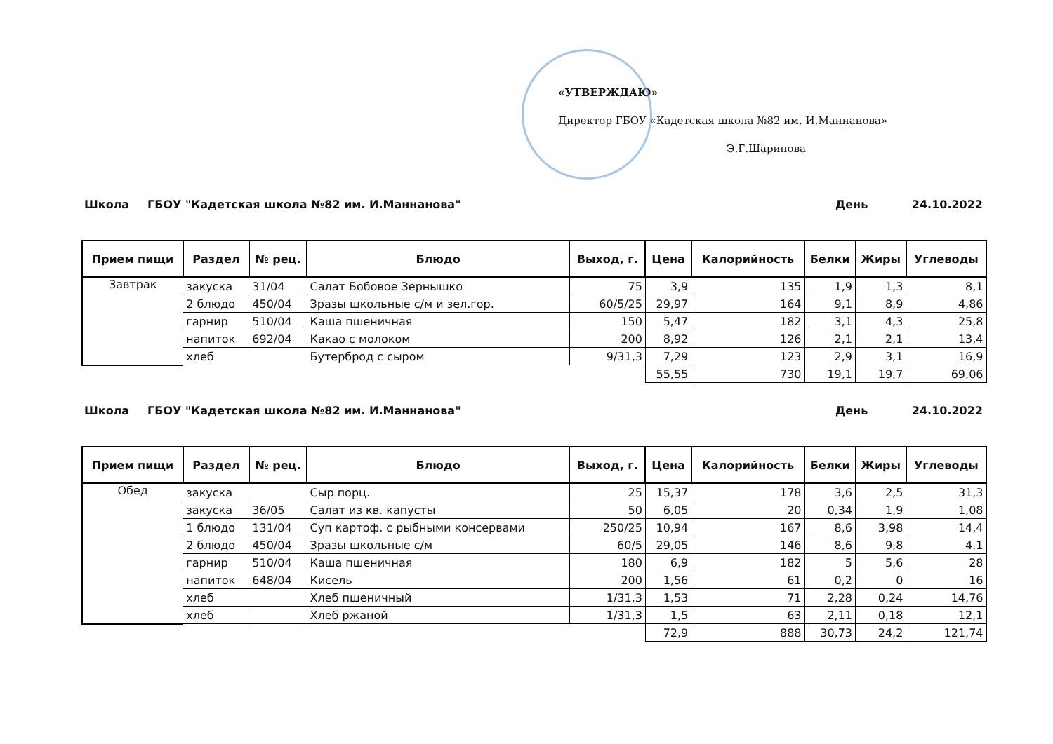«УТВЕРЖДАЮ»
Директор ГБОУ «Кадетская школа №82 им. И.Маннанова»
Э.Г.Шарипова
Школа ГБОУ "Кадетская школа №82 им. И.Маннанова" День 24.10.2022
| Прием пищи | Раздел | № рец. | Блюдо | Выход, г. | Цена | Калорийность | Белки | Жиры | Углеводы |
| --- | --- | --- | --- | --- | --- | --- | --- | --- | --- |
| Завтрак | закуска | 31/04 | Салат Бобовое Зернышко | 75 | 3,9 | 135 | 1,9 | 1,3 | 8,1 |
| | 2 блюдо | 450/04 | Зразы школьные с/м и зел.гор. | 60/5/25 | 29,97 | 164 | 9,1 | 8,9 | 4,86 |
| | гарнир | 510/04 | Каша пшеничная | 150 | 5,47 | 182 | 3,1 | 4,3 | 25,8 |
| | напиток | 692/04 | Какао с молоком | 200 | 8,92 | 126 | 2,1 | 2,1 | 13,4 |
| | хлеб | | Бутерброд с сыром | 9/31,3 | 7,29 | 123 | 2,9 | 3,1 | 16,9 |
| | | | | | 55,55 | 730 | 19,1 | 19,7 | 69,06 |
Школа ГБОУ "Кадетская школа №82 им. И.Маннанова" День 24.10.2022
| Прием пищи | Раздел | № рец. | Блюдо | Выход, г. | Цена | Калорийность | Белки | Жиры | Углеводы |
| --- | --- | --- | --- | --- | --- | --- | --- | --- | --- |
| Обед | закуска | | Сыр порц. | 25 | 15,37 | 178 | 3,6 | 2,5 | 31,3 |
| | закуска | 36/05 | Салат из кв. капусты | 50 | 6,05 | 20 | 0,34 | 1,9 | 1,08 |
| | 1 блюдо | 131/04 | Суп картоф. с рыбными консервами | 250/25 | 10,94 | 167 | 8,6 | 3,98 | 14,4 |
| | 2 блюдо | 450/04 | Зразы школьные с/м | 60/5 | 29,05 | 146 | 8,6 | 9,8 | 4,1 |
| | гарнир | 510/04 | Каша пшеничная | 180 | 6,9 | 182 | 5 | 5,6 | 28 |
| | напиток | 648/04 | Кисель | 200 | 1,56 | 61 | 0,2 | 0 | 16 |
| | хлеб | | Хлеб пшеничный | 1/31,3 | 1,53 | 71 | 2,28 | 0,24 | 14,76 |
| | хлеб | | Хлеб ржаной | 1/31,3 | 1,5 | 63 | 2,11 | 0,18 | 12,1 |
| | | | | | 72,9 | 888 | 30,73 | 24,2 | 121,74 |